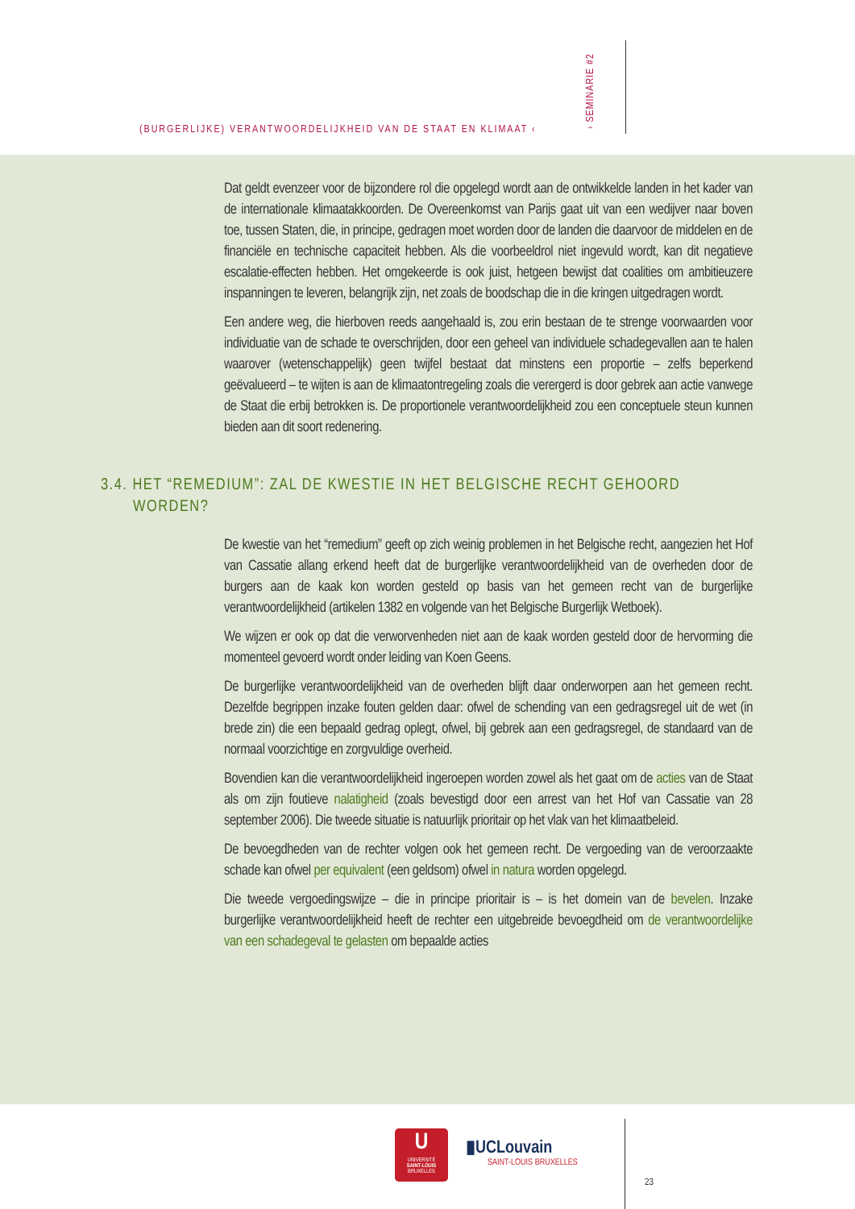(BURGERLIJKE) VERANTWOORDELIJKHEID VAN DE STAAT EN KLIMAAT ‹
› SEMINARIE #2
Dat geldt evenzeer voor de bijzondere rol die opgelegd wordt aan de ontwikkelde landen in het kader van de internationale klimaatakkoorden. De Overeenkomst van Parijs gaat uit van een wedijver naar boven toe, tussen Staten, die, in principe, gedragen moet worden door de landen die daarvoor de middelen en de financiële en technische capaciteit hebben. Als die voorbeeldrol niet ingevuld wordt, kan dit negatieve escalatie-effecten hebben. Het omgekeerde is ook juist, hetgeen bewijst dat coalities om ambitieuzere inspanningen te leveren, belangrijk zijn, net zoals de boodschap die in die kringen uitgedragen wordt.
Een andere weg, die hierboven reeds aangehaald is, zou erin bestaan de te strenge voorwaarden voor individuatie van de schade te overschrijden, door een geheel van individuele schadegevallen aan te halen waarover (wetenschappelijk) geen twijfel bestaat dat minstens een proportie – zelfs beperkend geëvalueerd – te wijten is aan de klimaatontregeling zoals die verergerd is door gebrek aan actie vanwege de Staat die erbij betrokken is. De proportionele verantwoordelijkheid zou een conceptuele steun kunnen bieden aan dit soort redenering.
3.4. HET “REMEDIUM”: ZAL DE KWESTIE IN HET BELGISCHE RECHT GEHOORD WORDEN?
De kwestie van het “remedium” geeft op zich weinig problemen in het Belgische recht, aangezien het Hof van Cassatie allang erkend heeft dat de burgerlijke verantwoordelijkheid van de overheden door de burgers aan de kaak kon worden gesteld op basis van het gemeen recht van de burgerlijke verantwoordelijkheid (artikelen 1382 en volgende van het Belgische Burgerlijk Wetboek).
We wijzen er ook op dat die verworvenheden niet aan de kaak worden gesteld door de hervorming die momenteel gevoerd wordt onder leiding van Koen Geens.
De burgerlijke verantwoordelijkheid van de overheden blijft daar onderworpen aan het gemeen recht. Dezelfde begrippen inzake fouten gelden daar: ofwel de schending van een gedragsregel uit de wet (in brede zin) die een bepaald gedrag oplegt, ofwel, bij gebrek aan een gedragsregel, de standaard van de normaal voorzichtige en zorgvuldige overheid.
Bovendien kan die verantwoordelijkheid ingeroepen worden zowel als het gaat om de acties van de Staat als om zijn foutieve nalatigheid (zoals bevestigd door een arrest van het Hof van Cassatie van 28 september 2006). Die tweede situatie is natuurlijk prioritair op het vlak van het klimaatbeleid.
De bevoegdheden van de rechter volgen ook het gemeen recht. De vergoeding van de veroorzaakte schade kan ofwel per equivalent (een geldsom) ofwel in natura worden opgelegd.
Die tweede vergoedingswijze – die in principe prioritair is – is het domein van de bevelen. Inzake burgerlijke verantwoordelijkheid heeft de rechter een uitgebreide bevoegdheid om de verantwoordelijke van een schadegeval te gelasten om bepaalde acties
U
UNIVERSITÉ
SAINT-LOUIS
BRUXELLES
▮UCLouvain
SAINT-LOUIS BRUXELLES
23